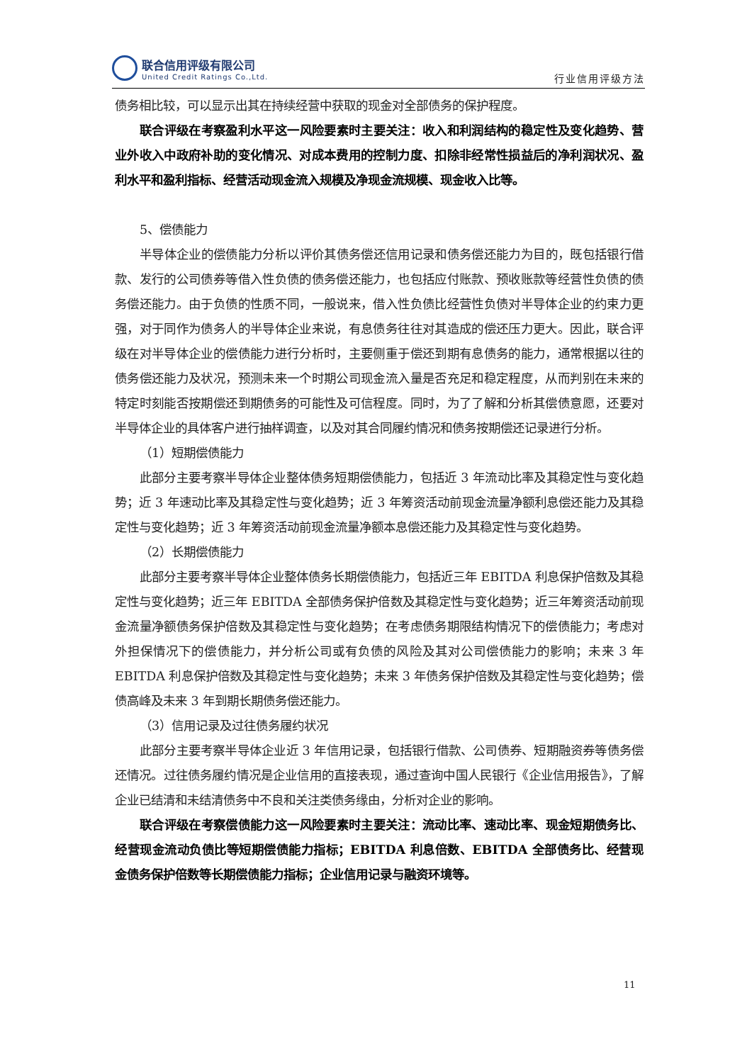联合信用评级有限公司
United Credit Ratings Co.,Ltd.
行业信用评级方法
债务相比较，可以显示出其在持续经营中获取的现金对全部债务的保护程度。
联合评级在考察盈利水平这一风险要素时主要关注：收入和利润结构的稳定性及变化趋势、营业外收入中政府补助的变化情况、对成本费用的控制力度、扣除非经常性损益后的净利润状况、盈利水平和盈利指标、经营活动现金流入规模及净现金流规模、现金收入比等。
5、偿债能力
半导体企业的偿债能力分析以评价其债务偿还信用记录和债务偿还能力为目的，既包括银行借款、发行的公司债券等借入性负债的债务偿还能力，也包括应付账款、预收账款等经营性负债的债务偿还能力。由于负债的性质不同，一般说来，借入性负债比经营性负债对半导体企业的约束力更强，对于同作为债务人的半导体企业来说，有息债务往往对其造成的偿还压力更大。因此，联合评级在对半导体企业的偿债能力进行分析时，主要侧重于偿还到期有息债务的能力，通常根据以往的债务偿还能力及状况，预测未来一个时期公司现金流入量是否充足和稳定程度，从而判别在未来的特定时刻能否按期偿还到期债务的可能性及可信程度。同时，为了了解和分析其偿债意愿，还要对半导体企业的具体客户进行抽样调查，以及对其合同履约情况和债务按期偿还记录进行分析。
（1）短期偿债能力
此部分主要考察半导体企业整体债务短期偿债能力，包括近 3 年流动比率及其稳定性与变化趋势；近 3 年速动比率及其稳定性与变化趋势；近 3 年筹资活动前现金流量净额利息偿还能力及其稳定性与变化趋势；近 3 年筹资活动前现金流量净额本息偿还能力及其稳定性与变化趋势。
（2）长期偿债能力
此部分主要考察半导体企业整体债务长期偿债能力，包括近三年 EBITDA 利息保护倍数及其稳定性与变化趋势；近三年 EBITDA 全部债务保护倍数及其稳定性与变化趋势；近三年筹资活动前现金流量净额债务保护倍数及其稳定性与变化趋势；在考虑债务期限结构情况下的偿债能力；考虑对外担保情况下的偿债能力，并分析公司或有负债的风险及其对公司偿债能力的影响；未来 3 年 EBITDA 利息保护倍数及其稳定性与变化趋势；未来 3 年债务保护倍数及其稳定性与变化趋势；偿债高峰及未来 3 年到期长期债务偿还能力。
（3）信用记录及过往债务履约状况
此部分主要考察半导体企业近 3 年信用记录，包括银行借款、公司债券、短期融资券等债务偿还情况。过往债务履约情况是企业信用的直接表现，通过查询中国人民银行《企业信用报告》，了解企业已结清和未结清债务中不良和关注类债务缘由，分析对企业的影响。
联合评级在考察偿债能力这一风险要素时主要关注：流动比率、速动比率、现金短期债务比、经营现金流动负债比等短期偿债能力指标；EBITDA 利息倍数、EBITDA 全部债务比、经营现金债务保护倍数等长期偿债能力指标；企业信用记录与融资环境等。
11